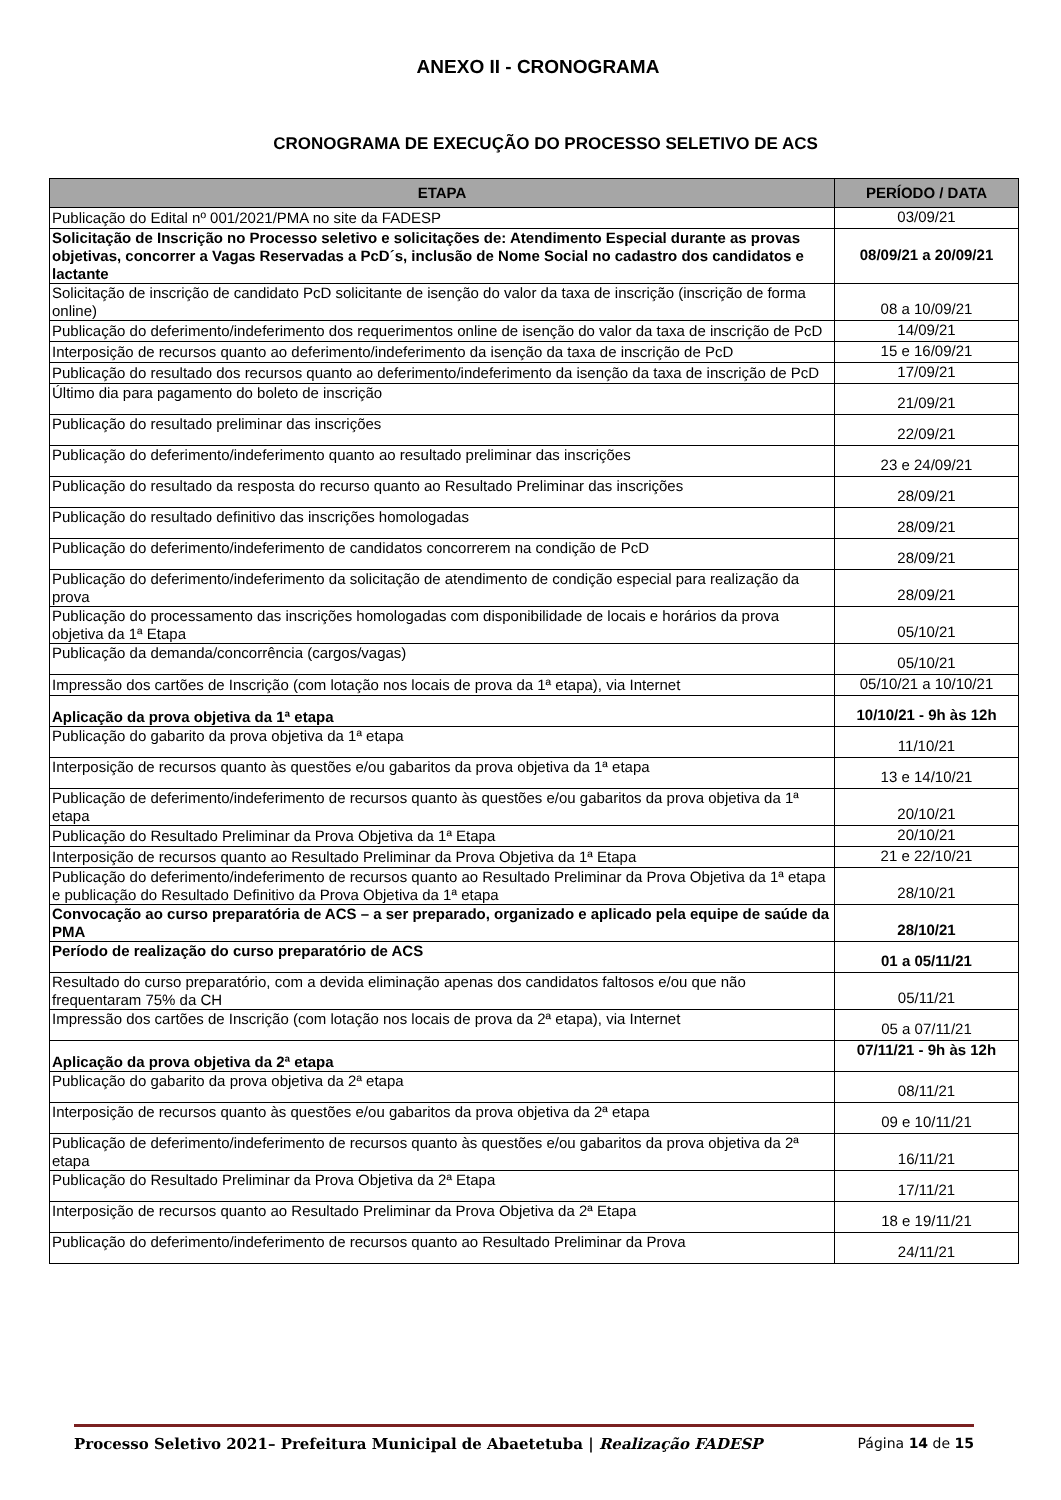ANEXO II - CRONOGRAMA
CRONOGRAMA DE EXECUÇÃO DO PROCESSO SELETIVO DE ACS
| ETAPA | PERÍODO / DATA |
| --- | --- |
| Publicação do Edital nº 001/2021/PMA no site da FADESP | 03/09/21 |
| Solicitação de Inscrição no Processo seletivo e solicitações de: Atendimento Especial durante as provas objetivas, concorrer a Vagas Reservadas a PcD´s, inclusão de Nome Social no cadastro dos candidatos e lactante | 08/09/21 a 20/09/21 |
| Solicitação de inscrição de candidato PcD solicitante de isenção do valor da taxa de inscrição (inscrição de forma online) | 08 a 10/09/21 |
| Publicação do deferimento/indeferimento dos requerimentos online de isenção do valor da taxa de inscrição de PcD | 14/09/21 |
| Interposição de recursos quanto ao deferimento/indeferimento da isenção da taxa de inscrição de PcD | 15 e 16/09/21 |
| Publicação do resultado dos recursos quanto ao deferimento/indeferimento da isenção da taxa de inscrição de PcD | 17/09/21 |
| Último dia para pagamento do boleto de inscrição | 21/09/21 |
| Publicação do resultado preliminar das inscrições | 22/09/21 |
| Publicação do deferimento/indeferimento quanto ao resultado preliminar das inscrições | 23 e 24/09/21 |
| Publicação do resultado da resposta do recurso quanto ao Resultado Preliminar das inscrições | 28/09/21 |
| Publicação do resultado definitivo das inscrições homologadas | 28/09/21 |
| Publicação do deferimento/indeferimento de candidatos concorrerem na condição de PcD | 28/09/21 |
| Publicação do deferimento/indeferimento da solicitação de atendimento de condição especial para realização da prova | 28/09/21 |
| Publicação do processamento das inscrições homologadas com disponibilidade de locais e horários da prova objetiva da 1ª Etapa | 05/10/21 |
| Publicação da demanda/concorrência (cargos/vagas) | 05/10/21 |
| Impressão dos cartões de Inscrição (com lotação nos locais de prova da 1ª etapa), via Internet | 05/10/21 a 10/10/21 |
| Aplicação da prova objetiva da 1ª etapa | 10/10/21 - 9h às 12h |
| Publicação do gabarito da prova objetiva da 1ª etapa | 11/10/21 |
| Interposição de recursos quanto às questões e/ou gabaritos da prova objetiva da 1ª etapa | 13 e 14/10/21 |
| Publicação de deferimento/indeferimento de recursos quanto às questões e/ou gabaritos da prova objetiva da 1ª etapa | 20/10/21 |
| Publicação do Resultado Preliminar da Prova Objetiva da 1ª Etapa | 20/10/21 |
| Interposição de recursos quanto ao Resultado Preliminar da Prova Objetiva da 1ª Etapa | 21 e 22/10/21 |
| Publicação do deferimento/indeferimento de recursos quanto ao Resultado Preliminar da Prova Objetiva da 1ª etapa e publicação do Resultado Definitivo da Prova Objetiva da 1ª etapa | 28/10/21 |
| Convocação ao curso preparatória de ACS – a ser preparado, organizado e aplicado pela equipe de saúde da PMA | 28/10/21 |
| Período de realização do curso preparatório de ACS | 01 a 05/11/21 |
| Resultado do curso preparatório, com a devida eliminação apenas dos candidatos faltosos e/ou que não frequentaram 75% da CH | 05/11/21 |
| Impressão dos cartões de Inscrição (com lotação nos locais de prova da 2ª etapa), via Internet | 05 a 07/11/21 |
| Aplicação da prova objetiva da 2ª etapa | 07/11/21 - 9h às 12h |
| Publicação do gabarito da prova objetiva da 2ª etapa | 08/11/21 |
| Interposição de recursos quanto às questões e/ou gabaritos da prova objetiva da 2ª etapa | 09 e 10/11/21 |
| Publicação de deferimento/indeferimento de recursos quanto às questões e/ou gabaritos da prova objetiva da 2ª etapa | 16/11/21 |
| Publicação do Resultado Preliminar da Prova Objetiva da 2ª Etapa | 17/11/21 |
| Interposição de recursos quanto ao Resultado Preliminar da Prova Objetiva da 2ª Etapa | 18 e 19/11/21 |
| Publicação do deferimento/indeferimento de recursos quanto ao Resultado Preliminar da Prova | 24/11/21 |
Processo Seletivo 2021– Prefeitura Municipal de Abaetetuba | Realização FADESP Página 14 de 15